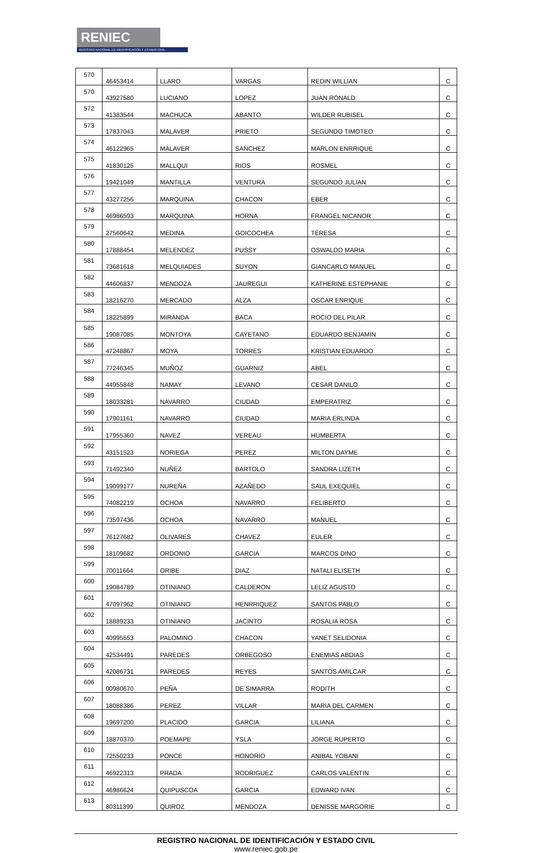RENIEC
REGISTRO NACIONAL DE IDENTIFICACIÓN Y ESTADO CIVIL
| 570 | 46453414 | LLARO | VARGAS | REDIN WILLIAN | C |
| 570 | 43927580 | LUCIANO | LOPEZ | JUAN RONALD | C |
| 572 | 41383544 | MACHUCA | ABANTO | WILDER RUBISEL | C |
| 573 | 17837043 | MALAVER | PRIETO | SEGUNDO TIMOTEO | C |
| 574 | 46122965 | MALAVER | SANCHEZ | MARLON ENRRIQUE | C |
| 575 | 41830125 | MALLQUI | RIOS | ROSMEL | C |
| 576 | 19421049 | MANTILLA | VENTURA | SEGUNDO JULIAN | C |
| 577 | 43277256 | MARQUINA | CHACON | EBER | C |
| 578 | 46986593 | MARQUINA | HORNA | FRANGEL NICANOR | C |
| 579 | 27560642 | MEDINA | GOICOCHEA | TERESA | C |
| 580 | 17888454 | MELENDEZ | PUSSY | OSWALDO MARIA | C |
| 581 | 73681618 | MELQUIADES | SUYON | GIANCARLO MANUEL | C |
| 582 | 44606837 | MENDOZA | JAUREGUI | KATHERINE ESTEPHANIE | C |
| 583 | 18216270 | MERCADO | ALZA | OSCAR ENRIQUE | C |
| 584 | 18225899 | MIRANDA | BACA | ROCIO DEL PILAR | C |
| 585 | 19087085 | MONTOYA | CAYETANO | EDUARDO BENJAMIN | C |
| 586 | 47248867 | MOYA | TORRES | KRISTIAN EDUARDO | C |
| 587 | 77246345 | MUÑOZ | GUARNIZ | ABEL | C |
| 588 | 44955848 | NAMAY | LEVANO | CESAR DANILO | C |
| 589 | 18033281 | NAVARRO | CIUDAD | EMPERATRIZ | C |
| 590 | 17901161 | NAVARRO | CIUDAD | MARIA ERLINDA | C |
| 591 | 17955360 | NAVEZ | VEREAU | HUMBERTA | C |
| 592 | 43151523 | NORIEGA | PEREZ | MILTON DAYME | C |
| 593 | 71492340 | NUÑEZ | BARTOLO | SANDRA LIZETH | C |
| 594 | 19099177 | NUREÑA | AZAÑEDO | SAUL EXEQUIEL | C |
| 595 | 74082219 | OCHOA | NAVARRO | FELIBERTO | C |
| 596 | 73597436 | OCHOA | NAVARRO | MANUEL | C |
| 597 | 76127682 | OLIVARES | CHAVEZ | EULER | C |
| 598 | 18109682 | ORDONIO | GARCIA | MARCOS DINO | C |
| 599 | 70011664 | ORIBE | DIAZ | NATALI ELISETH | C |
| 600 | 19084789 | OTINIANO | CALDERON | LELIZ AGUSTO | C |
| 601 | 47097962 | OTINIANO | HENRRIQUEZ | SANTOS PABLO | C |
| 602 | 18889233 | OTINIANO | JACINTO | ROSALIA ROSA | C |
| 603 | 40995553 | PALOMINO | CHACON | YANET SELIDONIA | C |
| 604 | 42534491 | PAREDES | ORBEGOSO | ENEMIAS ABDIAS | C |
| 605 | 42086731 | PAREDES | REYES | SANTOS AMILCAR | C |
| 606 | 00980670 | PEÑA | DE SIMARRA | RODITH | C |
| 607 | 18088386 | PEREZ | VILLAR | MARIA DEL CARMEN | C |
| 608 | 19697200 | PLACIDO | GARCIA | LILIANA | C |
| 609 | 18870370 | POEMAPE | YSLA | JORGE RUPERTO | C |
| 610 | 72550233 | PONCE | HONORIO | ANIBAL YOBANI | C |
| 611 | 46922313 | PRADA | RODRIGUEZ | CARLOS VALENTIN | C |
| 612 | 46986624 | QUIPUSCOA | GARCIA | EDWARD IVAN | C |
| 613 | 80311399 | QUIROZ | MENDOZA | DENISSE MARGORIE | C |
REGISTRO NACIONAL DE IDENTIFICACIÓN Y ESTADO CIVIL
www.reniec.gob.pe